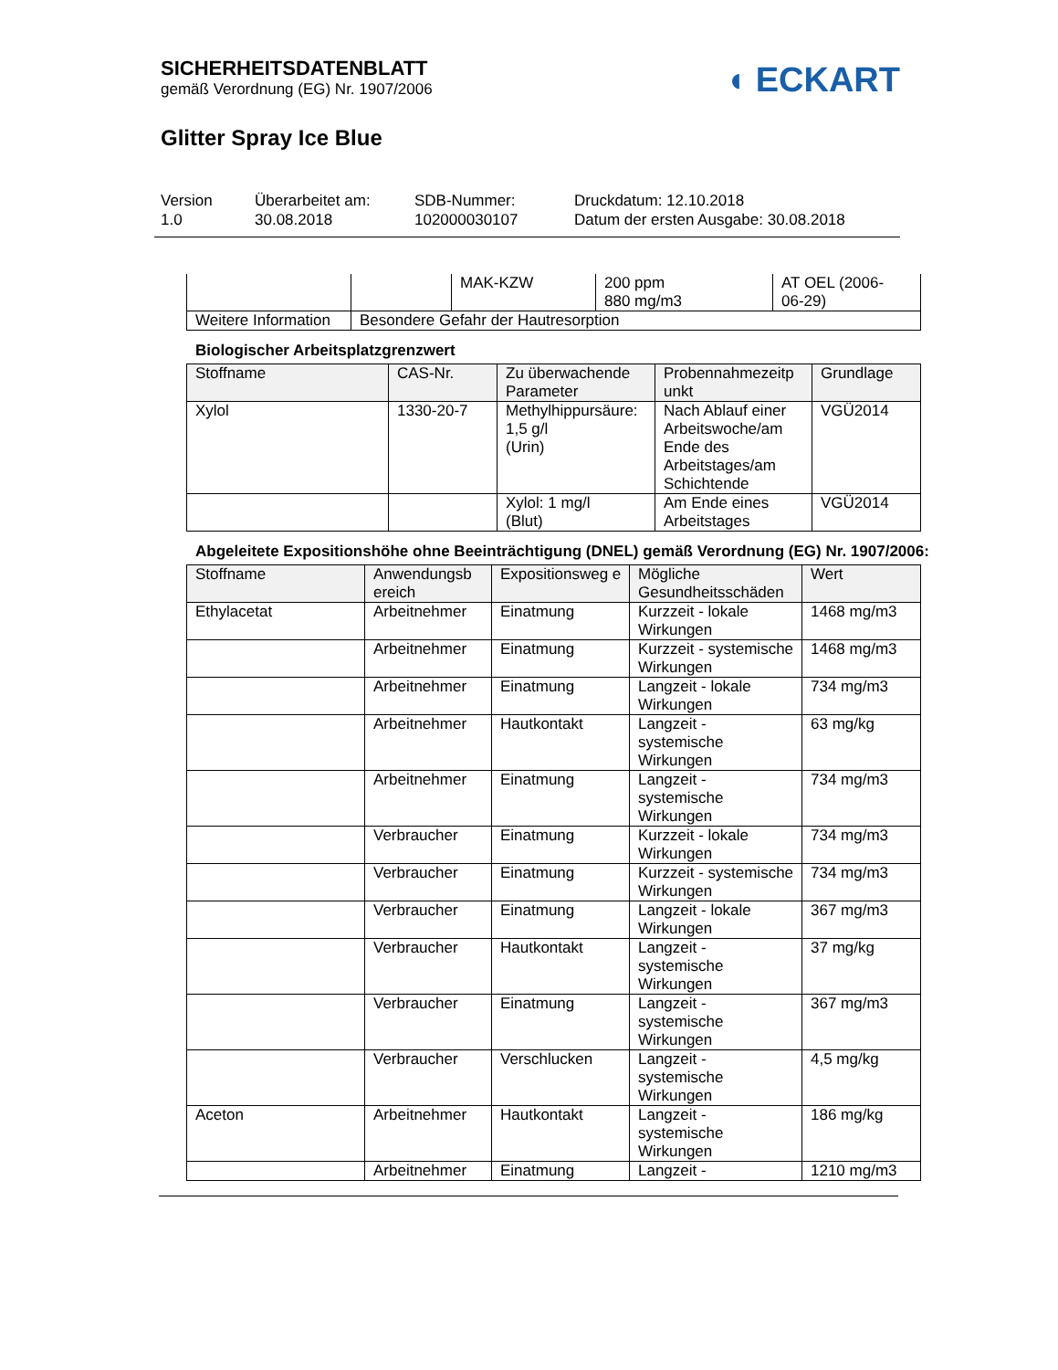SICHERHEITSDATENBLATT
gemäß Verordnung (EG) Nr. 1907/2006
◖ ECKART
Glitter Spray Ice Blue
Version
1.0
Überarbeitet am:
30.08.2018
SDB-Nummer:
102000030107
Druckdatum: 12.10.2018
Datum der ersten Ausgabe: 30.08.2018
| | | MAK-KZW | 200 ppm 880 mg/m3 | AT OEL (2006- 06-29) |
| Weitere Information | Besondere Gefahr der Hautresorption | | | |
Biologischer Arbeitsplatzgrenzwert
| Stoffname | CAS-Nr. | Zu überwachende Parameter | Probennahmezeitp unkt | Grundlage |
| --- | --- | --- | --- | --- |
| Xylol | 1330-20-7 | Methylhippursäure: 1,5 g/l (Urin) | Nach Ablauf einer Arbeitswoche/am Ende des Arbeitstages/am Schichtende | VGÜ2014 |
| | | Xylol: 1 mg/l (Blut) | Am Ende eines Arbeitstages | VGÜ2014 |
Abgeleitete Expositionshöhe ohne Beeinträchtigung (DNEL) gemäß Verordnung (EG) Nr. 1907/2006:
| Stoffname | Anwendungsb ereich | Expositionsweg e | Mögliche Gesundheitsschäden | Wert |
| --- | --- | --- | --- | --- |
| Ethylacetat | Arbeitnehmer | Einatmung | Kurzzeit - lokale Wirkungen | 1468 mg/m3 |
| | Arbeitnehmer | Einatmung | Kurzzeit - systemische Wirkungen | 1468 mg/m3 |
| | Arbeitnehmer | Einatmung | Langzeit - lokale Wirkungen | 734 mg/m3 |
| | Arbeitnehmer | Hautkontakt | Langzeit - systemische Wirkungen | 63 mg/kg |
| | Arbeitnehmer | Einatmung | Langzeit - systemische Wirkungen | 734 mg/m3 |
| | Verbraucher | Einatmung | Kurzzeit - lokale Wirkungen | 734 mg/m3 |
| | Verbraucher | Einatmung | Kurzzeit - systemische Wirkungen | 734 mg/m3 |
| | Verbraucher | Einatmung | Langzeit - lokale Wirkungen | 367 mg/m3 |
| | Verbraucher | Hautkontakt | Langzeit - systemische Wirkungen | 37 mg/kg |
| | Verbraucher | Einatmung | Langzeit - systemische Wirkungen | 367 mg/m3 |
| | Verbraucher | Verschlucken | Langzeit - systemische Wirkungen | 4,5 mg/kg |
| Aceton | Arbeitnehmer | Hautkontakt | Langzeit - systemische Wirkungen | 186 mg/kg |
| | Arbeitnehmer | Einatmung | Langzeit - | 1210 mg/m3 |